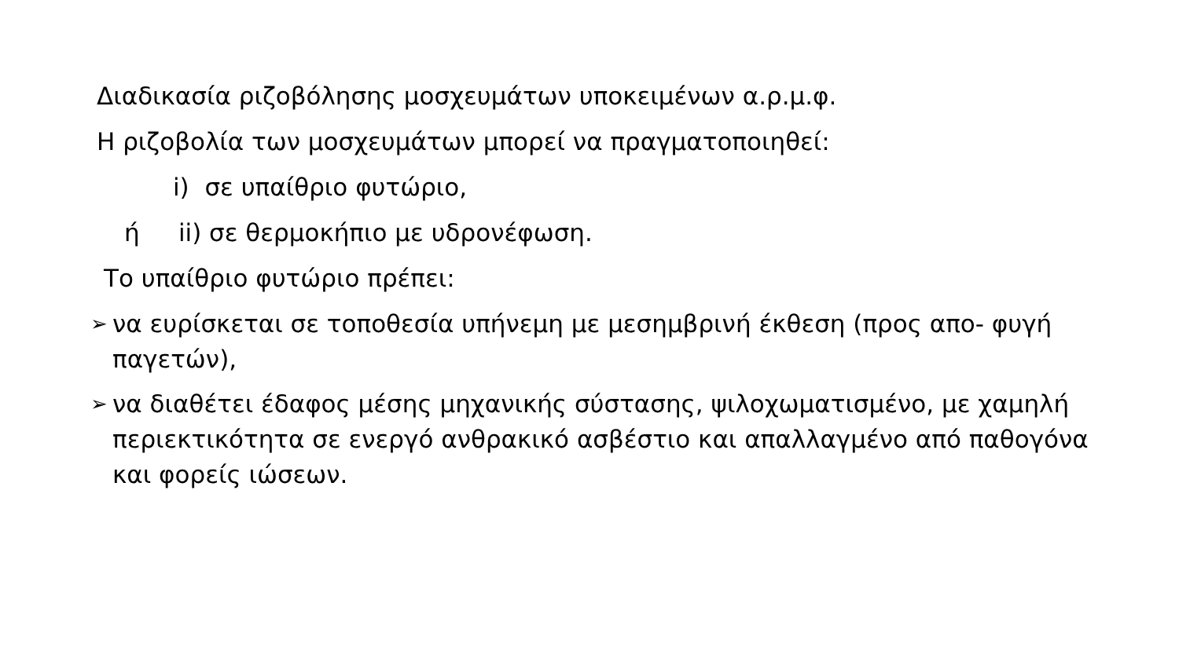Διαδικασία ριζοβόλησης μοσχευμάτων υποκειμένων α.ρ.μ.φ.
Η ριζοβολία των μοσχευμάτων μπορεί να πραγματοποιηθεί:
i) σε υπαίθριο φυτώριο,
ή ii) σε θερμοκήπιο με υδρονέφωση.
Το υπαίθριο φυτώριο πρέπει:
➢ να ευρίσκεται σε τοποθεσία υπήνεμη με μεσημβρινή έκθεση (προς απο- φυγή παγετών),
➢ να διαθέτει έδαφος μέσης μηχανικής σύστασης, ψιλοχωματισμένο, με χαμηλή περιεκτικότητα σε ενεργό ανθρακικό ασβέστιο και απαλλαγμένο από παθογόνα και φορείς ιώσεων.